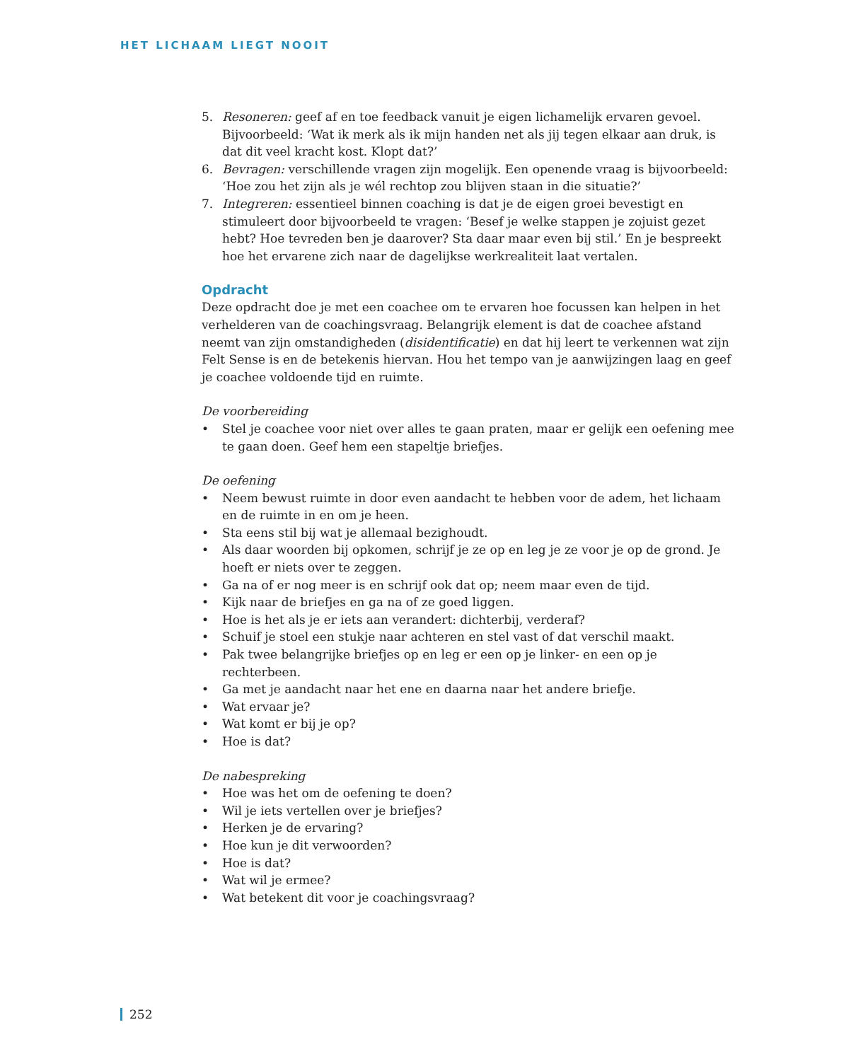HET LICHAAM LIEGT NOOIT
5. Resoneren: geef af en toe feedback vanuit je eigen lichamelijk ervaren gevoel. Bijvoorbeeld: ‘Wat ik merk als ik mijn handen net als jij tegen elkaar aan druk, is dat dit veel kracht kost. Klopt dat?’
6. Bevragen: verschillende vragen zijn mogelijk. Een openende vraag is bijvoorbeeld: ‘Hoe zou het zijn als je wél rechtop zou blijven staan in die situatie?’
7. Integreren: essentieel binnen coaching is dat je de eigen groei bevestigt en stimuleert door bijvoorbeeld te vragen: ‘Besef je welke stappen je zojuist gezet hebt? Hoe tevreden ben je daarover? Sta daar maar even bij stil.’ En je bespreekt hoe het ervarene zich naar de dagelijkse werkrealiteit laat vertalen.
Opdracht
Deze opdracht doe je met een coachee om te ervaren hoe focussen kan helpen in het verhelderen van de coachingsvraag. Belangrijk element is dat de coachee afstand neemt van zijn omstandigheden (disidentificatie) en dat hij leert te verkennen wat zijn Felt Sense is en de betekenis hiervan. Hou het tempo van je aanwijzingen laag en geef je coachee voldoende tijd en ruimte.
De voorbereiding
• Stel je coachee voor niet over alles te gaan praten, maar er gelijk een oefening mee te gaan doen. Geef hem een stapeltje briefjes.
De oefening
• Neem bewust ruimte in door even aandacht te hebben voor de adem, het lichaam en de ruimte in en om je heen.
• Sta eens stil bij wat je allemaal bezighoudt.
• Als daar woorden bij opkomen, schrijf je ze op en leg je ze voor je op de grond. Je hoeft er niets over te zeggen.
• Ga na of er nog meer is en schrijf ook dat op; neem maar even de tijd.
• Kijk naar de briefjes en ga na of ze goed liggen.
• Hoe is het als je er iets aan verandert: dichterbij, verderaf?
• Schuif je stoel een stukje naar achteren en stel vast of dat verschil maakt.
• Pak twee belangrijke briefjes op en leg er een op je linker- en een op je rechterbeen.
• Ga met je aandacht naar het ene en daarna naar het andere briefje.
• Wat ervaar je?
• Wat komt er bij je op?
• Hoe is dat?
De nabespreking
• Hoe was het om de oefening te doen?
• Wil je iets vertellen over je briefjes?
• Herken je de ervaring?
• Hoe kun je dit verwoorden?
• Hoe is dat?
• Wat wil je ermee?
• Wat betekent dit voor je coachingsvraag?
252